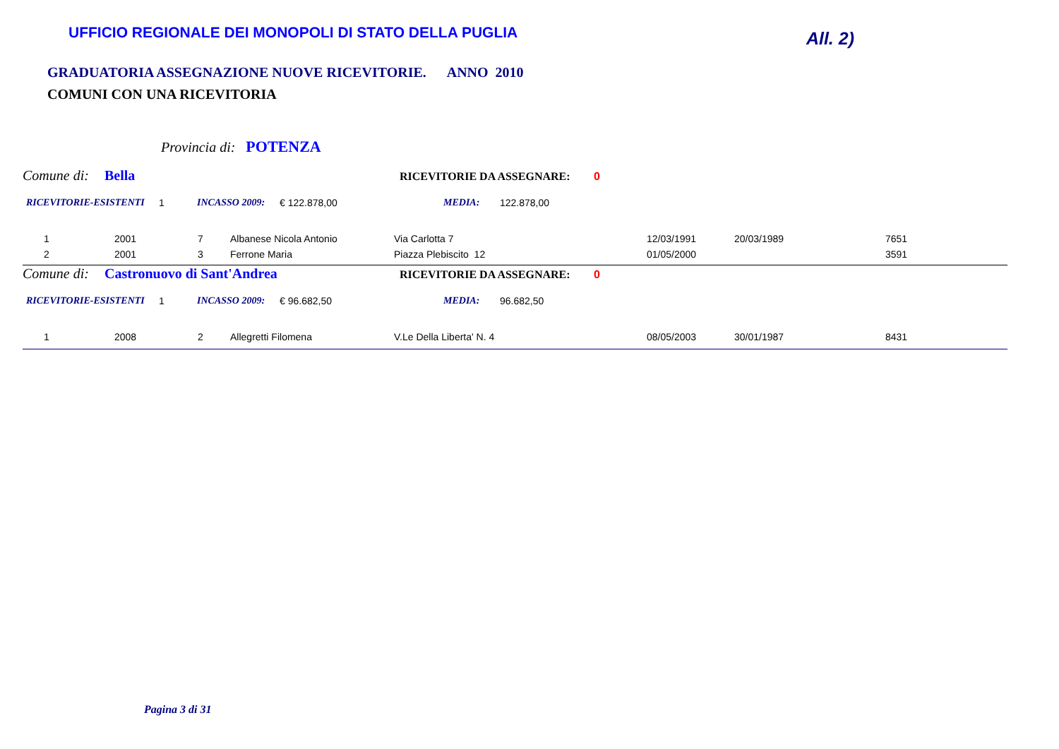UFFICIO REGIONALE DEI MONOPOLI DI STATO DELLA PUGLIA
All. 2)
GRADUATORIA ASSEGNAZIONE NUOVE RICEVITORIE. ANNO 2010
COMUNI CON UNA RICEVITORIA
Provincia di: POTENZA
Comune di: Bella RICEVITORIE DA ASSEGNARE: 0
RICEVITORIE-ESISTENTI 1 INCASSO 2009: € 122.878,00 MEDIA: 122.878,00
| 1 | 2001 | 7 | Albanese Nicola Antonio | Via Carlotta 7 | 12/03/1991 | 20/03/1989 | 7651 |
| 2 | 2001 | 3 | Ferrone Maria | Piazza Plebiscito 12 | 01/05/2000 | | 3591 |
Comune di: Castronuovo di Sant'Andrea RICEVITORIE DA ASSEGNARE: 0
RICEVITORIE-ESISTENTI 1 INCASSO 2009: € 96.682,50 MEDIA: 96.682,50
| 1 | 2008 | 2 | Allegretti Filomena | V.Le Della Liberta' N. 4 | 08/05/2003 | 30/01/1987 | 8431 |
Pagina 3 di 31